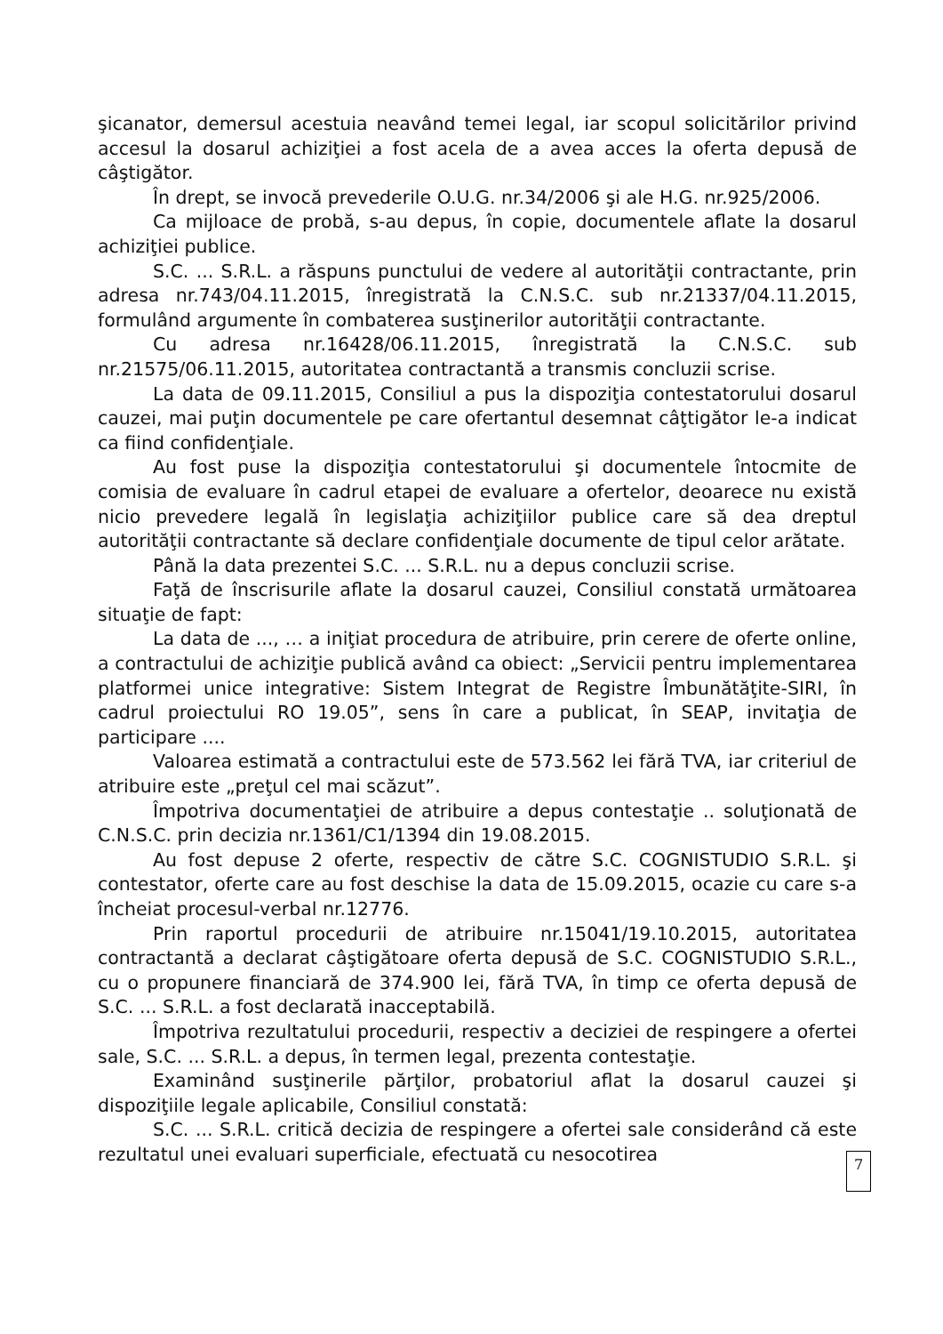şicanator, demersul acestuia neavând temei legal, iar scopul solicitărilor privind accesul la dosarul achiziţiei a fost acela de a avea acces la oferta depusă de câştigător.
În drept, se invocă prevederile O.U.G. nr.34/2006 şi ale H.G. nr.925/2006.
Ca mijloace de probă, s-au depus, în copie, documentele aflate la dosarul achiziţiei publice.
S.C. ... S.R.L. a răspuns punctului de vedere al autorităţii contractante, prin adresa nr.743/04.11.2015, înregistrată la C.N.S.C. sub nr.21337/04.11.2015, formulând argumente în combaterea susţinerilor autorităţii contractante.
Cu adresa nr.16428/06.11.2015, înregistrată la C.N.S.C. sub nr.21575/06.11.2015, autoritatea contractantă a transmis concluzii scrise.
La data de 09.11.2015, Consiliul a pus la dispoziţia contestatorului dosarul cauzei, mai puţin documentele pe care ofertantul desemnat câţtigător le-a indicat ca fiind confidenţiale.
Au fost puse la dispoziţia contestatorului şi documentele întocmite de comisia de evaluare în cadrul etapei de evaluare a ofertelor, deoarece nu există nicio prevedere legală în legislaţia achiziţiilor publice care să dea dreptul autorităţii contractante să declare confidenţiale documente de tipul celor arătate.
Până la data prezentei S.C. ... S.R.L. nu a depus concluzii scrise.
Faţă de înscrisurile aflate la dosarul cauzei, Consiliul constată următoarea situaţie de fapt:
La data de ..., … a iniţiat procedura de atribuire, prin cerere de oferte online, a contractului de achiziţie publică având ca obiect: „Servicii pentru implementarea platformei unice integrative: Sistem Integrat de Registre Îmbunătăţite-SIRI, în cadrul proiectului RO 19.05”, sens în care a publicat, în SEAP, invitaţia de participare ....
Valoarea estimată a contractului este de 573.562 lei fără TVA, iar criteriul de atribuire este „preţul cel mai scăzut”.
Împotriva documentaţiei de atribuire a depus contestaţie .. soluţionată de C.N.S.C. prin decizia nr.1361/C1/1394 din 19.08.2015.
Au fost depuse 2 oferte, respectiv de către S.C. COGNISTUDIO S.R.L. şi contestator, oferte care au fost deschise la data de 15.09.2015, ocazie cu care s-a încheiat procesul-verbal nr.12776.
Prin raportul procedurii de atribuire nr.15041/19.10.2015, autoritatea contractantă a declarat câştigătoare oferta depusă de S.C. COGNISTUDIO S.R.L., cu o propunere financiară de 374.900 lei, fără TVA, în timp ce oferta depusă de S.C. ... S.R.L. a fost declarată inacceptabilă.
Împotriva rezultatului procedurii, respectiv a deciziei de respingere a ofertei sale, S.C. ... S.R.L. a depus, în termen legal, prezenta contestaţie.
Examinând susţinerile părţilor, probatoriul aflat la dosarul cauzei şi dispoziţiile legale aplicabile, Consiliul constată:
S.C. ... S.R.L. critică decizia de respingere a ofertei sale considerând că este rezultatul unei evaluari superficiale, efectuată cu nesocotirea
7